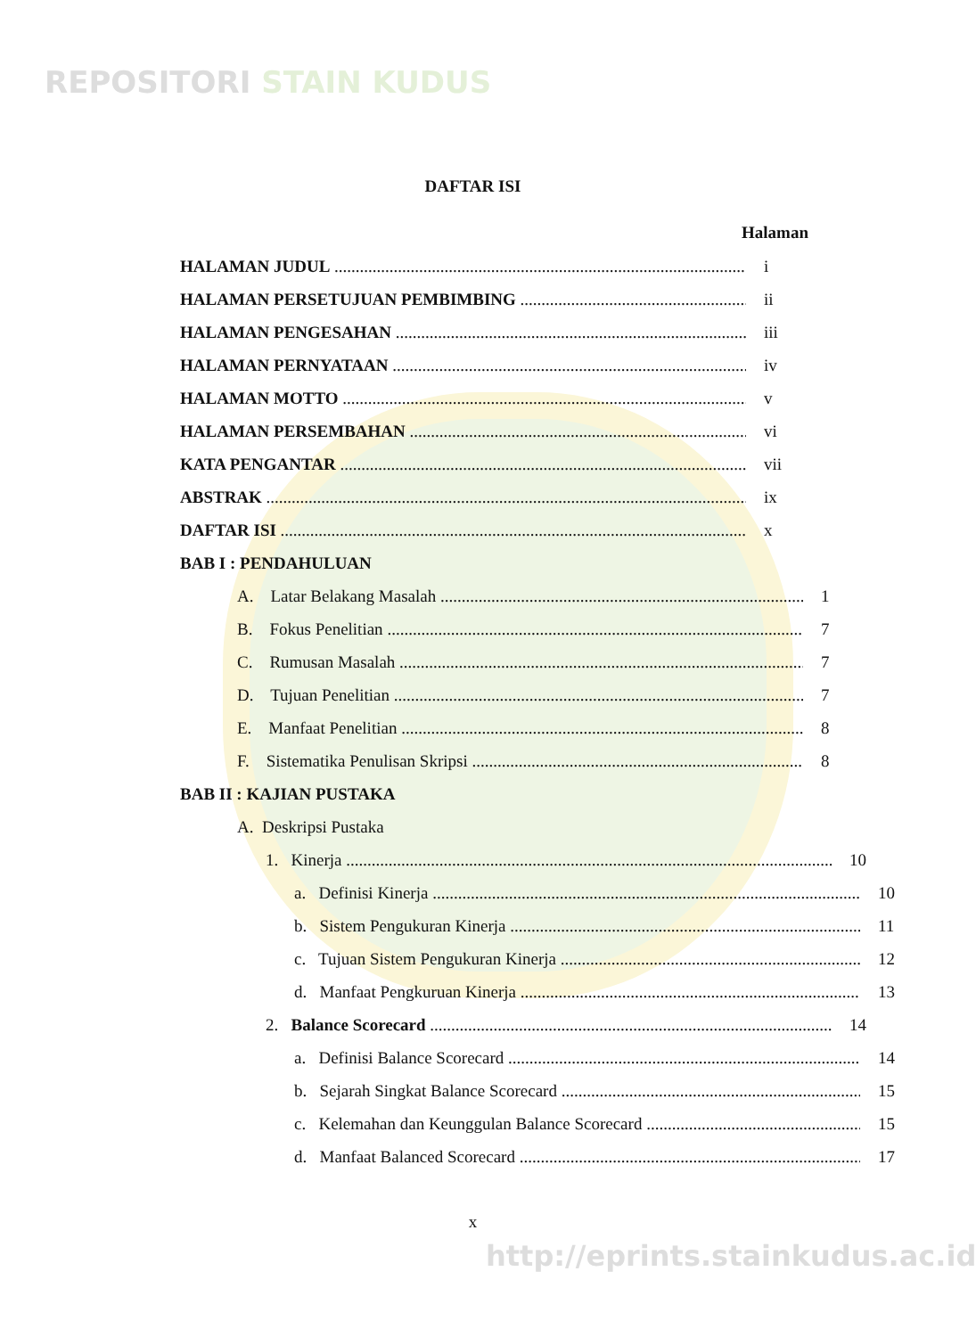REPOSITORI STAIN KUDUS
http://eprints.stainkudus.ac.id
DAFTAR ISI
Halaman
HALAMAN JUDUL i
HALAMAN PERSETUJUAN PEMBIMBING ii
HALAMAN PENGESAHAN iii
HALAMAN PERNYATAAN iv
HALAMAN MOTTO v
HALAMAN PERSEMBAHAN vi
KATA PENGANTAR vii
ABSTRAK ix
DAFTAR ISI x
BAB I : PENDAHULUAN
A. Latar Belakang Masalah 1
B. Fokus Penelitian 7
C. Rumusan Masalah 7
D. Tujuan Penelitian 7
E. Manfaat Penelitian 8
F. Sistematika Penulisan Skripsi 8
BAB II : KAJIAN PUSTAKA
A. Deskripsi Pustaka
1. Kinerja 10
a. Definisi Kinerja 10
b. Sistem Pengukuran Kinerja 11
c. Tujuan Sistem Pengukuran Kinerja 12
d. Manfaat Pengkuruan Kinerja 13
2. Balance Scorecard 14
a. Definisi Balance Scorecard 14
b. Sejarah Singkat Balance Scorecard 15
c. Kelemahan dan Keunggulan Balance Scorecard 15
d. Manfaat Balanced Scorecard 17
x